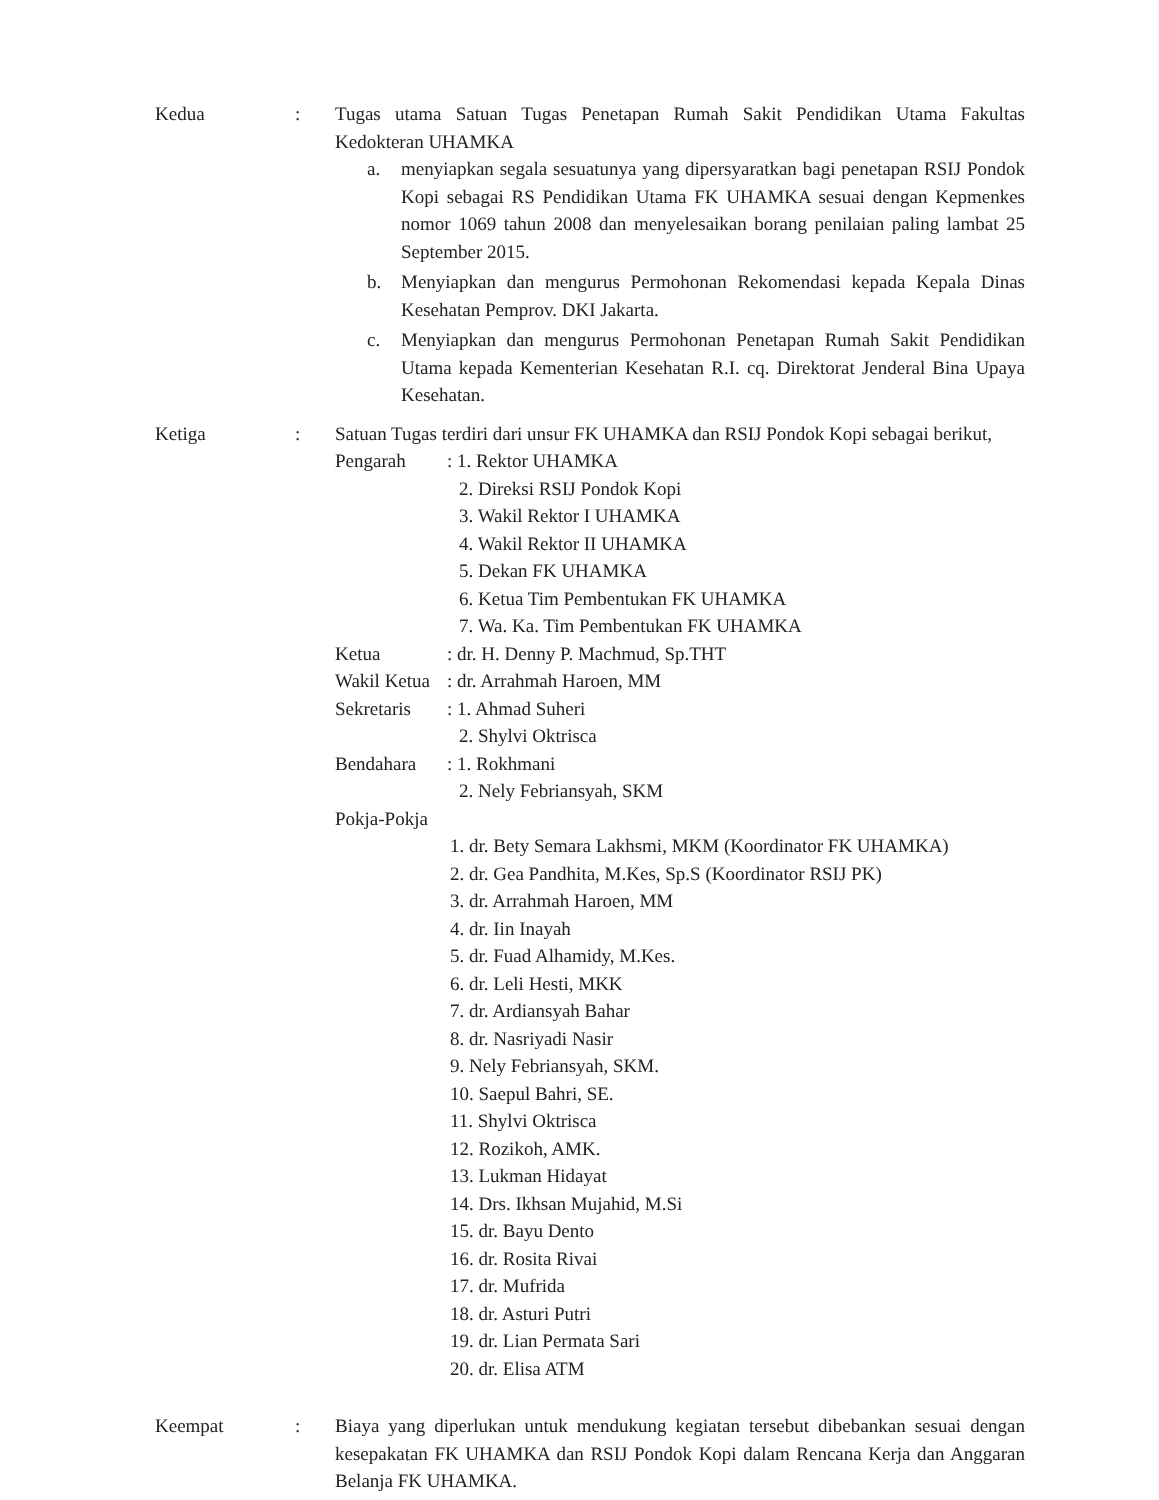Kedua : Tugas utama Satuan Tugas Penetapan Rumah Sakit Pendidikan Utama Fakultas Kedokteran UHAMKA
a. menyiapkan segala sesuatunya yang dipersyaratkan bagi penetapan RSIJ Pondok Kopi sebagai RS Pendidikan Utama FK UHAMKA sesuai dengan Kepmenkes nomor 1069 tahun 2008 dan menyelesaikan borang penilaian paling lambat 25 September 2015.
b. Menyiapkan dan mengurus Permohonan Rekomendasi kepada Kepala Dinas Kesehatan Pemprov. DKI Jakarta.
c. Menyiapkan dan mengurus Permohonan Penetapan Rumah Sakit Pendidikan Utama kepada Kementerian Kesehatan R.I. cq. Direktorat Jenderal Bina Upaya Kesehatan.
Ketiga : Satuan Tugas terdiri dari unsur FK UHAMKA dan RSIJ Pondok Kopi sebagai berikut,
Pengarah : 1. Rektor UHAMKA
2. Direksi RSIJ Pondok Kopi
3. Wakil Rektor I UHAMKA
4. Wakil Rektor II UHAMKA
5. Dekan FK UHAMKA
6. Ketua Tim Pembentukan FK UHAMKA
7. Wa. Ka. Tim Pembentukan FK UHAMKA
Ketua : dr. H. Denny P. Machmud, Sp.THT
Wakil Ketua
: dr. Arrahmah Haroen, MM
Sekretaris
: 1. Ahmad Suheri
2. Shylvi Oktrisca
Bendahara : 1. Rokhmani
2. Nely Febriansyah, SKM
Pokja-Pokja
1. dr. Bety Semara Lakhsmi, MKM (Koordinator FK UHAMKA)
2. dr. Gea Pandhita, M.Kes, Sp.S (Koordinator RSIJ PK)
3. dr. Arrahmah Haroen, MM
4. dr. Iin Inayah
5. dr. Fuad Alhamidy, M.Kes.
6. dr. Leli Hesti, MKK
7. dr. Ardiansyah Bahar
8. dr. Nasriyadi Nasir
9. Nely Febriansyah, SKM.
10. Saepul Bahri, SE.
11. Shylvi Oktrisca
12. Rozikoh, AMK.
13. Lukman Hidayat
14. Drs. Ikhsan Mujahid, M.Si
15. dr. Bayu Dento
16. dr. Rosita Rivai
17. dr. Mufrida
18. dr. Asturi Putri
19. dr. Lian Permata Sari
20. dr. Elisa ATM
Keempat : Biaya yang diperlukan untuk mendukung kegiatan tersebut dibebankan sesuai dengan kesepakatan FK UHAMKA dan RSIJ Pondok Kopi dalam Rencana Kerja dan Anggaran Belanja FK UHAMKA.